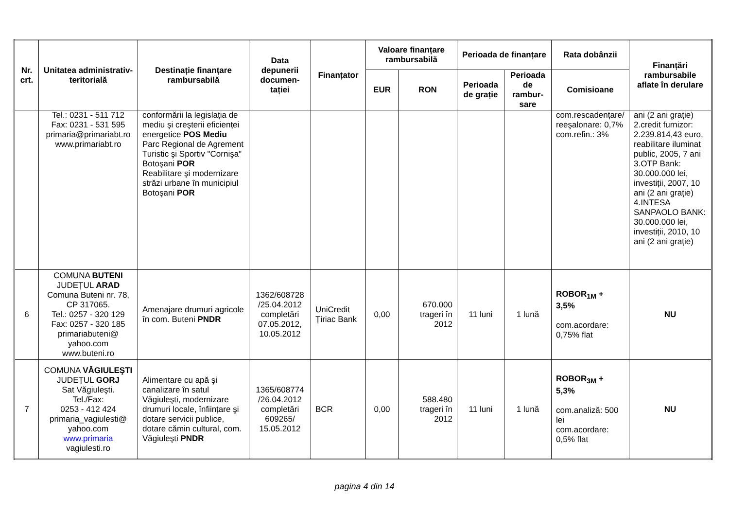| Nr. crt. | Unitatea administrativ-teritorială | Destinație finanțare rambursabilă | Data depunerii documen-tației | Finanțator | Valoare finanțare rambursabilă | | Perioada de finanțare | | Rata dobânzii | Finanțări rambursabile aflate în derulare |
| --- | --- | --- | --- | --- | --- | --- | --- | --- | --- | --- |
| | | | | | EUR | RON | Perioada de grație | Perioada de rambur-sare | Comisioane | |
| | Tel.: 0231 - 511 712 Fax: 0231 - 531 595 primaria@primariabt.ro www.primariabt.ro | conformării la legislația de mediu şi creşterii eficienței energetice POS Mediu Parc Regional de Agrement Turistic şi Sportiv "Cornişa" Botoşani POR Reabilitare şi modernizare străzi urbane în municipiul Botoşani POR | | | | | | | com.rescadențare/ reeşalonare: 0,7% com.refin.: 3% | ani (2 ani grație) 2.credit furnizor: 2.239.814,43 euro, reabilitare iluminat public, 2005, 7 ani 3.OTP Bank: 30.000.000 lei, investiții, 2007, 10 ani (2 ani grație) 4.INTESA SANPAOLO BANK: 30.000.000 lei, investiții, 2010, 10 ani (2 ani grație) |
| 6 | COMUNA BUTENI JUDEȚUL ARAD Comuna Buteni nr. 78, CP 317065. Tel.: 0257 - 320 129 Fax: 0257 - 320 185 primariabuteni@ yahoo.com www.buteni.ro | Amenajare drumuri agricole în com. Buteni PNDR | 1362/608728 /25.04.2012 completări 07.05.2012, 10.05.2012 | UniCredit Țiriac Bank | 0,00 | 670.000 trageri în 2012 | 11 luni | 1 lună | ROBOR<sub>1M</sub> + 3,5% com.acordare: 0,75% flat | NU |
| 7 | COMUNA VĂGIULEŞTI JUDEȚUL GORJ Sat Văgiuleşti. Tel./Fax: 0253 - 412 424 primaria_vagiulesti@ yahoo.com www.primaria vagiulesti.ro | Alimentare cu apă şi canalizare în satul Văgiuleşti, modernizare drumuri locale, înființare şi dotare servicii publice, dotare cămin cultural, com. Văgiuleşti PNDR | 1365/608774 /26.04.2012 completări 609265/ 15.05.2012 | BCR | 0,00 | 588.480 trageri în 2012 | 11 luni | 1 lună | ROBOR<sub>3M</sub> + 5,3% com.analiză: 500 lei com.acordare: 0,5% flat | NU |
pagina 4 din 14